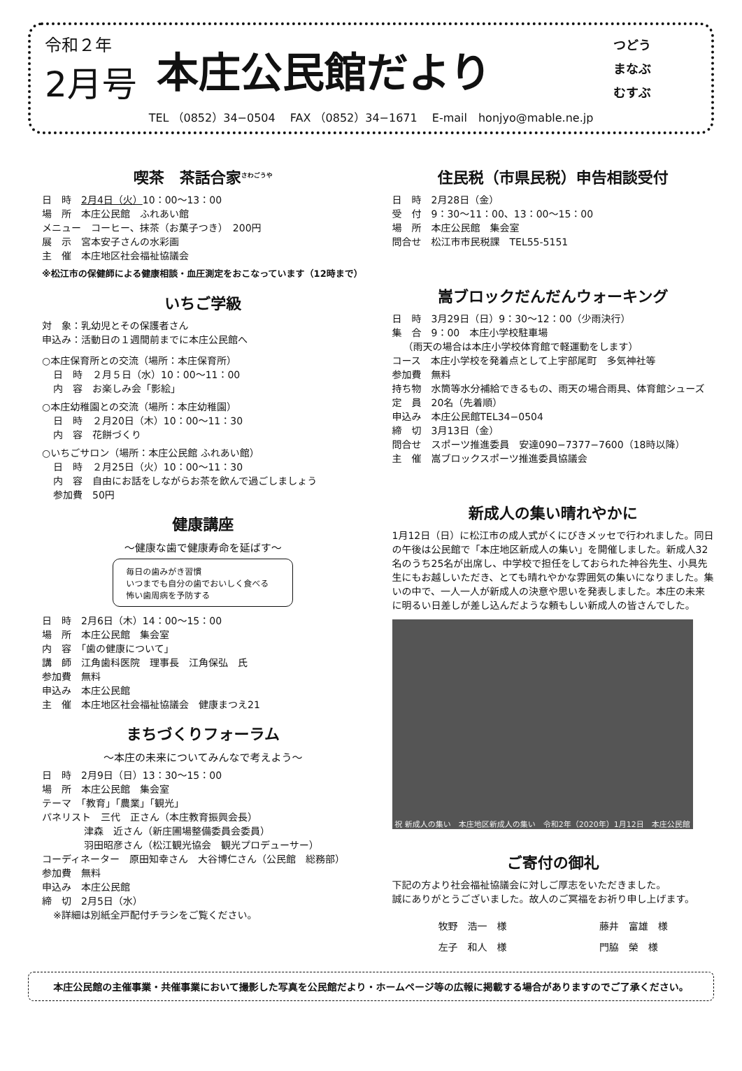令和２年
2月号
本庄公民館だより
つどう
まなぶ
むすぶ
TEL （0852）34−0504　 FAX （0852）34−1671　 E-mail　honjyo@mable.ne.jp
喫茶　茶話合家<sup>さわごうや</sup>
日　時　2月4日（火）10：00〜13：00
場　所　本庄公民館　ふれあい館
メニュー　コーヒー、抹茶（お菓子つき）　200円
展　示　宮本安子さんの水彩画
主　催　本庄地区社会福祉協議会
※松江市の保健師による健康相談・血圧測定をおこなっています（12時まで）
いちご学級
対　象：乳幼児とその保護者さん
申込み：活動日の１週間前までに本庄公民館へ
○本庄保育所との交流（場所：本庄保育所）
日　時　２月５日（水）10：00〜11：00
内　容　お楽しみ会「影絵」
○本庄幼稚園との交流（場所：本庄幼稚園）
日　時　２月20日（木）10：00〜11：30
内　容　花餅づくり
○いちごサロン（場所：本庄公民館 ふれあい館）
日　時　２月25日（火）10：00〜11：30
内　容　自由にお話をしながらお茶を飲んで過ごしましょう
参加費　50円
健康講座
〜健康な歯で健康寿命を延ばす〜
毎日の歯みがき習慣
いつまでも自分の歯でおいしく食べる
怖い歯周病を予防する
日　時　2月6日（木）14：00〜15：00
場　所　本庄公民館　集会室
内　容　「歯の健康について」
講　師　江角歯科医院　理事長　江角保弘　氏
参加費　無料
申込み　本庄公民館
主　催　本庄地区社会福祉協議会　健康まつえ21
まちづくりフォーラム
〜本庄の未来についてみんなで考えよう〜
日　時　2月9日（日）13：30〜15：00
場　所　本庄公民館　集会室
テーマ　「教育」「農業」「観光」
パネリスト　三代　正さん（本庄教育振興会長）
津森　近さん（新庄圃場整備委員会委員）
羽田昭彦さん（松江観光協会　観光プロデューサー）
コーディネーター　原田知幸さん　大谷博仁さん（公民館　総務部）
参加費　無料
申込み　本庄公民館
締　切　2月5日（水）
※詳細は別紙全戸配付チラシをご覧ください。
住民税（市県民税）申告相談受付
日　時　2月28日（金）
受　付　9：30〜11：00、13：00〜15：00
場　所　本庄公民館　集会室
問合せ　松江市市民税課　TEL55-5151
嵩ブロックだんだんウォーキング
日　時　3月29日（日）9：30〜12：00（少雨決行）
集　合　9：00　本庄小学校駐車場
（雨天の場合は本庄小学校体育館で軽運動をします）
コース　本庄小学校を発着点として上宇部尾町　多気神社等
参加費　無料
持ち物　水筒等水分補給できるもの、雨天の場合雨具、体育館シューズ
定　員　20名（先着順）
申込み　本庄公民館TEL34−0504
締　切　3月13日（金）
問合せ　スポーツ推進委員　安達090−7377−7600（18時以降）
主　催　嵩ブロックスポーツ推進委員協議会
新成人の集い晴れやかに
1月12日（日）に松江市の成人式がくにびきメッセで行われました。同日の午後は公民館で「本庄地区新成人の集い」を開催しました。新成人32名のうち25名が出席し、中学校で担任をしておられた神谷先生、小具先生にもお越しいただき、とても晴れやかな雰囲気の集いになりました。集いの中で、一人一人が新成人の決意や思いを発表しました。本庄の未来に明るい日差しが差し込んだような頼もしい新成人の皆さんでした。
祝 新成人の集い　本庄地区新成人の集い　令和2年（2020年）1月12日　本庄公民館
ご寄付の御礼
下記の方より社会福祉協議会に対しご厚志をいただきました。
誠にありがとうございました。故人のご冥福をお祈り申し上げます。
牧野　浩一　様
左子　和人　様
藤井　富雄　様
門脇　榮　様
本庄公民館の主催事業・共催事業において撮影した写真を公民館だより・ホームページ等の広報に掲載する場合がありますのでご了承ください。